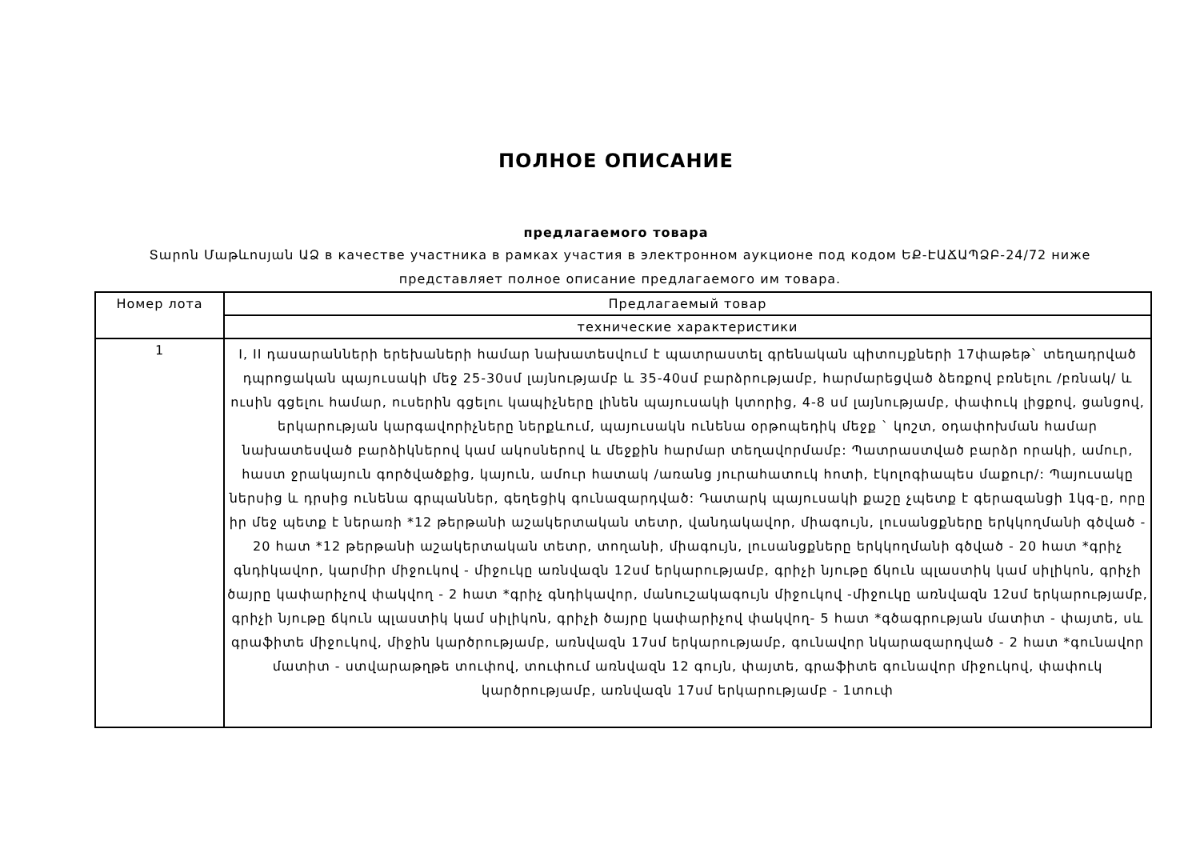ПОЛНОЕ ОПИСАНИЕ
предлагаемого товара
Տարոն Մաթևոսյան ԱՁ в качестве участника в рамках участия в электронном аукционе под кодом ԵՔ-ԷԱՃԱՊՁԲ-24/72 ниже представляет полное описание предлагаемого им товара.
| Номер лота | Предлагаемый товар |
| --- | --- |
| | технические характеристики |
| 1 | I, II դասարանների երեխաների համար նախատեսվում է պատրաստել գրենական պիտույքների 17փաթեթ` տեղադրված դպրոցական պայուսակի մեջ 25-30սմ լայնությամբ և 35-40սմ բարձրությամբ, հարմարեցված ձեռքով բռնելու /բռնակ/ և ուսին գցելու համար, ուսերին գցելու կապիչները լինեն պայուսակի կտորից, 4-8 սմ լայնությամբ, փափուկ լիցքով, ցանցով, երկարության կարգավորիչները ներքևում, պայուսակն ունենա օրթոպեդիկ մեջք ` կոշտ, օդափոխման համար նախատեսված բարձիկներով կամ ակոսներով և մեջքին հարմար տեղավորմամբ: Պատրաստված բարձր որակի, ամուր, հաստ ջրակայուն գործվածքից, կայուն, ամուր հատակ /առանց յուրահատուկ հոտի, էկոլոգիապես մաքուր/: Պայուսակը ներսից և դրսից ունենա գրպաններ, գեղեցիկ գունազարդված: Դատարկ պայուսակի քաշը չպետք է գերազանցի 1կգ-ը, որը իր մեջ պետք է ներառի *12 թերթանի աշակերտական տետր, վանդակավոր, միագույն, լուսանցքները երկկողմանի գծված - 20 հատ *12 թերթանի աշակերտական տետր, տողանի, միագույն, լուսանցքները երկկողմանի գծված - 20 հատ *գրիչ գնդիկավոր, կարմիր միջուկով - միջուկը առնվազն 12սմ երկարությամբ, գրիչի նյութը ճկուն պլաստիկ կամ սիլիկոն, գրիչի ծայրը կափարիչով փակվող - 2 հատ *գրիչ գնդիկավոր, մանուշակագույն միջուկով -միջուկը առնվազն 12սմ երկարությամբ, գրիչի նյութը ճկուն պլաստիկ կամ սիլիկոն, գրիչի ծայրը կափարիչով փակվող- 5 հատ *գծագրության մատիտ - փայտե, սև գրաֆիտե միջուկով, միջին կարծրությամբ, առնվազն 17սմ երկարությամբ, գունավոր նկարազարդված - 2 հատ *գունավոր մատիտ - ստվարաթղթե տուփով, տուփում առնվազն 12 գույն, փայտե, գրաֆիտե գունավոր միջուկով, փափուկ կարծրությամբ, առնվազն 17սմ երկարությամբ - 1տուփ |